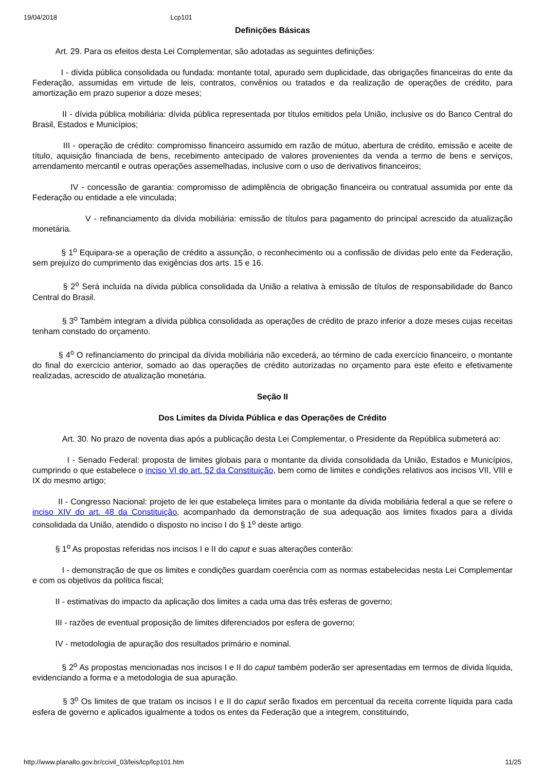19/04/2018 Lcp101
Definições Básicas
Art. 29. Para os efeitos desta Lei Complementar, são adotadas as seguintes definições:
I - dívida pública consolidada ou fundada: montante total, apurado sem duplicidade, das obrigações financeiras do ente da Federação, assumidas em virtude de leis, contratos, convênios ou tratados e da realização de operações de crédito, para amortização em prazo superior a doze meses;
II - dívida pública mobiliária: dívida pública representada por títulos emitidos pela União, inclusive os do Banco Central do Brasil, Estados e Municípios;
III - operação de crédito: compromisso financeiro assumido em razão de mútuo, abertura de crédito, emissão e aceite de título, aquisição financiada de bens, recebimento antecipado de valores provenientes da venda a termo de bens e serviços, arrendamento mercantil e outras operações assemelhadas, inclusive com o uso de derivativos financeiros;
IV - concessão de garantia: compromisso de adimplência de obrigação financeira ou contratual assumida por ente da Federação ou entidade a ele vinculada;
V - refinanciamento da dívida mobiliária: emissão de títulos para pagamento do principal acrescido da atualização monetária.
§ 1<sup>o</sup> Equipara-se a operação de crédito a assunção, o reconhecimento ou a confissão de dívidas pelo ente da Federação, sem prejuízo do cumprimento das exigências dos arts. 15 e 16.
§ 2<sup>o</sup> Será incluída na dívida pública consolidada da União a relativa à emissão de títulos de responsabilidade do Banco Central do Brasil.
§ 3<sup>o</sup> Também integram a dívida pública consolidada as operações de crédito de prazo inferior a doze meses cujas receitas tenham constado do orçamento.
§ 4<sup>o</sup> O refinanciamento do principal da dívida mobiliária não excederá, ao término de cada exercício financeiro, o montante do final do exercício anterior, somado ao das operações de crédito autorizadas no orçamento para este efeito e efetivamente realizadas, acrescido de atualização monetária.
Seção II
Dos Limites da Dívida Pública e das Operações de Crédito
Art. 30. No prazo de noventa dias após a publicação desta Lei Complementar, o Presidente da República submeterá ao:
I - Senado Federal: proposta de limites globais para o montante da dívida consolidada da União, Estados e Municípios, cumprindo o que estabelece o inciso VI do art. 52 da Constituição, bem como de limites e condições relativos aos incisos VII, VIII e IX do mesmo artigo;
II - Congresso Nacional: projeto de lei que estabeleça limites para o montante da dívida mobiliária federal a que se refere o inciso XIV do art. 48 da Constituição, acompanhado da demonstração de sua adequação aos limites fixados para a dívida consolidada da União, atendido o disposto no inciso I do § 1<sup>o</sup> deste artigo.
§ 1<sup>o</sup> As propostas referidas nos incisos I e II do caput e suas alterações conterão:
I - demonstração de que os limites e condições guardam coerência com as normas estabelecidas nesta Lei Complementar e com os objetivos da política fiscal;
II - estimativas do impacto da aplicação dos limites a cada uma das três esferas de governo;
III - razões de eventual proposição de limites diferenciados por esfera de governo;
IV - metodologia de apuração dos resultados primário e nominal.
§ 2<sup>o</sup> As propostas mencionadas nos incisos I e II do caput também poderão ser apresentadas em termos de dívida líquida, evidenciando a forma e a metodologia de sua apuração.
§ 3<sup>o</sup> Os limites de que tratam os incisos I e II do caput serão fixados em percentual da receita corrente líquida para cada esfera de governo e aplicados igualmente a todos os entes da Federação que a integrem, constituindo,
http://www.planalto.gov.br/ccivil_03/leis/lcp/lcp101.htm 11/25